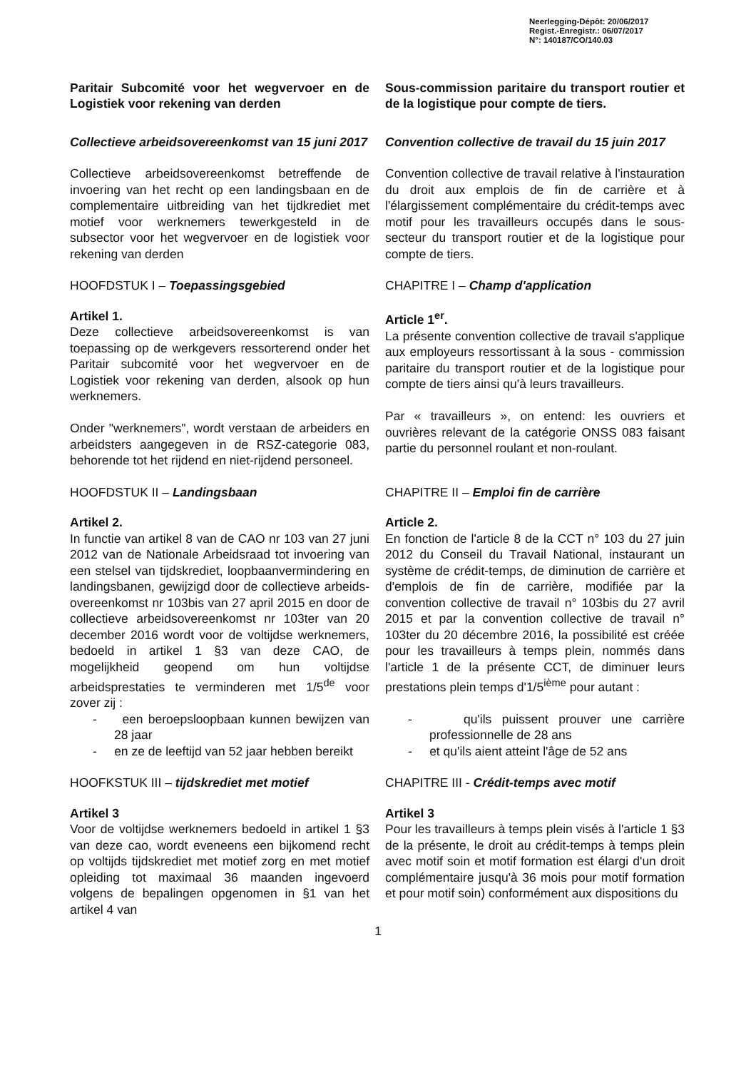Neerlegging-Dépôt: 20/06/2017
Regist.-Enregistr.: 06/07/2017
N°: 140187/CO/140.03
Paritair Subcomité voor het wegvervoer en de Logistiek voor rekening van derden
Sous-commission paritaire du transport routier et de la logistique pour compte de tiers.
Collectieve arbeidsovereenkomst van 15 juni 2017
Convention collective de travail du 15 juin 2017
Collectieve arbeidsovereenkomst betreffende de invoering van het recht op een landingsbaan en de complementaire uitbreiding van het tijdkrediet met motief voor werknemers tewerkgesteld in de subsector voor het wegvervoer en de logistiek voor rekening van derden
Convention collective de travail relative à l'instauration du droit aux emplois de fin de carrière et à l'élargissement complémentaire du crédit-temps avec motif pour les travailleurs occupés dans le sous-secteur du transport routier et de la logistique pour compte de tiers.
HOOFDSTUK I – Toepassingsgebied CHAPITRE I – Champ d'application
Artikel 1.
Deze collectieve arbeidsovereenkomst is van toepassing op de werkgevers ressorterend onder het Paritair subcomité voor het wegvervoer en de Logistiek voor rekening van derden, alsook op hun werknemers.
Onder "werknemers", wordt verstaan de arbeiders en arbeidsters aangegeven in de RSZ-categorie 083, behorende tot het rijdend en niet-rijdend personeel.
Article 1<sup>er</sup>.
La présente convention collective de travail s'applique aux employeurs ressortissant à la sous - commission paritaire du transport routier et de la logistique pour compte de tiers ainsi qu'à leurs travailleurs.
Par « travailleurs », on entend: les ouvriers et ouvrières relevant de la catégorie ONSS 083 faisant partie du personnel roulant et non-roulant.
HOOFDSTUK II – Landingsbaan CHAPITRE II – Emploi fin de carrière
Artikel 2.
In functie van artikel 8 van de CAO nr 103 van 27 juni 2012 van de Nationale Arbeidsraad tot invoering van een stelsel van tijdskrediet, loopbaanvermindering en landingsbanen, gewijzigd door de collectieve arbeids-overeenkomst nr 103bis van 27 april 2015 en door de collectieve arbeidsovereenkomst nr 103ter van 20 december 2016 wordt voor de voltijdse werknemers, bedoeld in artikel 1 §3 van deze CAO, de mogelijkheid geopend om hun voltijdse arbeidsprestaties te verminderen met 1/5<sup>de</sup> voor zover zij :
- een beroepsloopbaan kunnen bewijzen van 28 jaar
- en ze de leeftijd van 52 jaar hebben bereikt
Article 2.
En fonction de l'article 8 de la CCT n° 103 du 27 juin 2012 du Conseil du Travail National, instaurant un système de crédit-temps, de diminution de carrière et d'emplois de fin de carrière, modifiée par la convention collective de travail n° 103bis du 27 avril 2015 et par la convention collective de travail n° 103ter du 20 décembre 2016, la possibilité est créée pour les travailleurs à temps plein, nommés dans l'article 1 de la présente CCT, de diminuer leurs prestations plein temps d'1/5<sup>ième</sup> pour autant :
- qu'ils puissent prouver une carrière professionnelle de 28 ans
- et qu'ils aient atteint l'âge de 52 ans
HOOFKSTUK III – tijdskrediet met motief CHAPITRE III - Crédit-temps avec motif
Artikel 3
Voor de voltijdse werknemers bedoeld in artikel 1 §3 van deze cao, wordt eveneens een bijkomend recht op voltijds tijdskrediet met motief zorg en met motief opleiding tot maximaal 36 maanden ingevoerd volgens de bepalingen opgenomen in §1 van het artikel 4 van
Artikel 3
Pour les travailleurs à temps plein visés à l'article 1 §3 de la présente, le droit au crédit-temps à temps plein avec motif soin et motif formation est élargi d'un droit complémentaire jusqu'à 36 mois pour motif formation et pour motif soin) conformément aux dispositions du
1